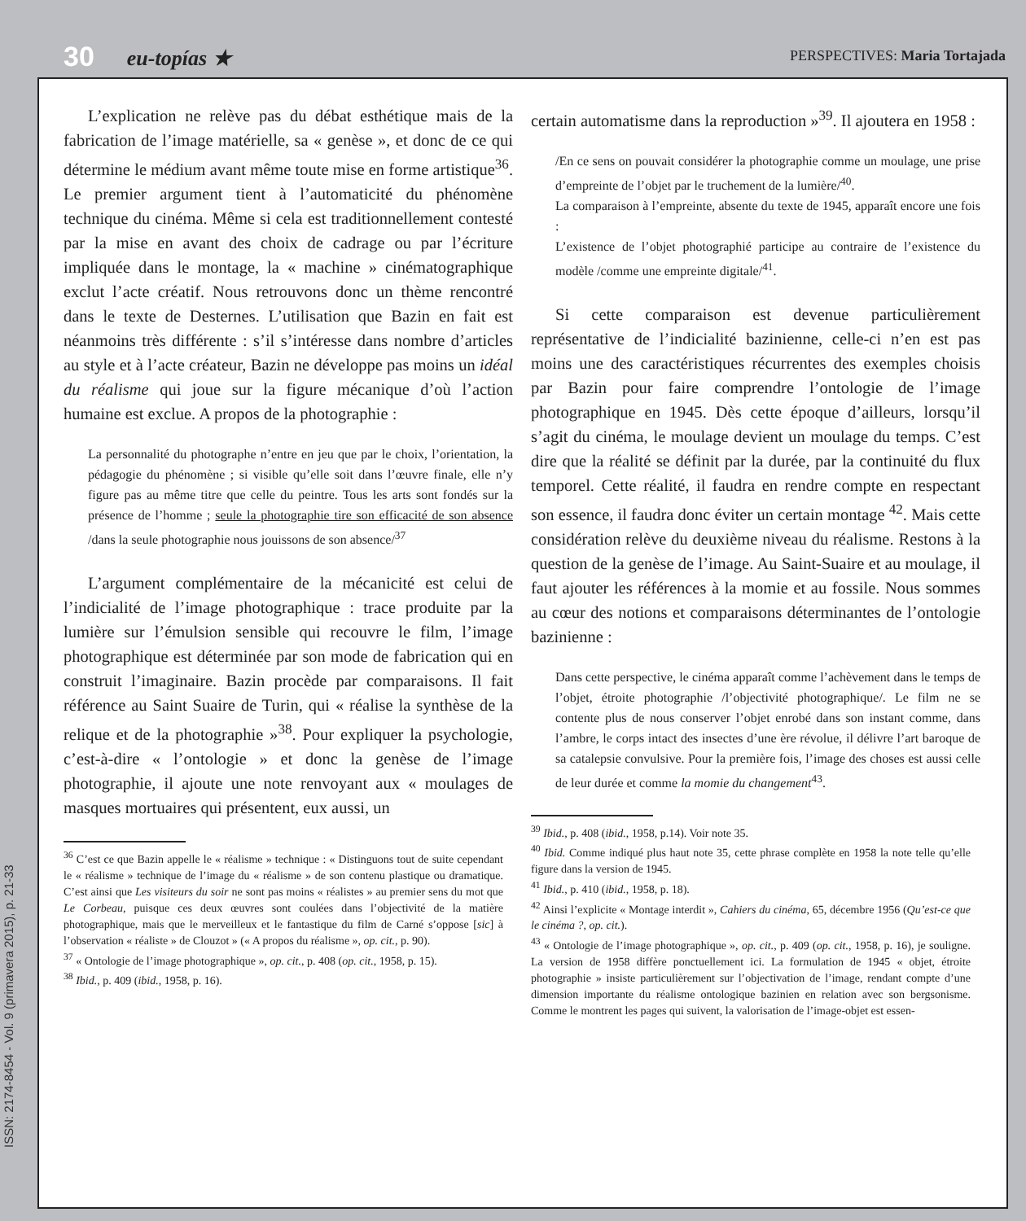30 eu-topías ★
PERSPECTIVES: Maria Tortajada
ISSN: 2174-8454 - Vol. 9 (primavera 2015), p. 21-33
L’explication ne relève pas du débat esthétique mais de la fabrication de l’image matérielle, sa « genèse », et donc de ce qui détermine le médium avant même toute mise en forme artistique<sup>36</sup>. Le premier argument tient à l’automaticité du phénomène technique du cinéma. Même si cela est traditionnellement contesté par la mise en avant des choix de cadrage ou par l’écriture impliquée dans le montage, la « machine » cinématographique exclut l’acte créatif. Nous retrouvons donc un thème rencontré dans le texte de Desternes. L’utilisation que Bazin en fait est néanmoins très différente : s’il s’intéresse dans nombre d’articles au style et à l’acte créateur, Bazin ne développe pas moins un idéal du réalisme qui joue sur la figure mécanique d’où l’action humaine est exclue. A propos de la photographie :
La personnalité du photographe n’entre en jeu que par le choix, l’orientation, la pédagogie du phénomène ; si visible qu’elle soit dans l’œuvre finale, elle n’y figure pas au même titre que celle du peintre. Tous les arts sont fondés sur la présence de l’homme ; seule la photographie tire son efficacité de son absence /dans la seule photographie nous jouissons de son absence/<sup>37</sup>
L’argument complémentaire de la mécanicité est celui de l’indicialité de l’image photographique : trace produite par la lumière sur l’émulsion sensible qui recouvre le film, l’image photographique est déterminée par son mode de fabrication qui en construit l’imaginaire. Bazin procède par comparaisons. Il fait référence au Saint Suaire de Turin, qui « réalise la synthèse de la relique et de la photographie »<sup>38</sup>. Pour expliquer la psychologie, c’est-à-dire « l’ontologie » et donc la genèse de l’image photographie, il ajoute une note renvoyant aux « moulages de masques mortuaires qui présentent, eux aussi, un
<sup>36</sup> C’est ce que Bazin appelle le « réalisme » technique : « Distinguons tout de suite cependant le « réalisme » technique de l’image du « réalisme » de son contenu plastique ou dramatique. C’est ainsi que Les visiteurs du soir ne sont pas moins « réalistes » au premier sens du mot que Le Corbeau, puisque ces deux œuvres sont coulées dans l’objectivité de la matière photographique, mais que le merveilleux et le fantastique du film de Carné s’oppose [sic] à l’observation « réaliste » de Clouzot » (« A propos du réalisme », op. cit., p. 90).
<sup>37</sup> « Ontologie de l’image photographique », op. cit., p. 408 (op. cit., 1958, p. 15).
<sup>38</sup> Ibid., p. 409 (ibid., 1958, p. 16).
certain automatisme dans la reproduction »<sup>39</sup>. Il ajoutera en 1958 :
/En ce sens on pouvait considérer la photographie comme un moulage, une prise d’empreinte de l’objet par le truchement de la lumière/<sup>40</sup>.
La comparaison à l’empreinte, absente du texte de 1945, apparaît encore une fois :
L’existence de l’objet photographié participe au contraire de l’existence du modèle /comme une empreinte digitale/<sup>41</sup>.
Si cette comparaison est devenue particulièrement représentative de l’indicialité bazinienne, celle-ci n’en est pas moins une des caractéristiques récurrentes des exemples choisis par Bazin pour faire comprendre l’ontologie de l’image photographique en 1945. Dès cette époque d’ailleurs, lorsqu’il s’agit du cinéma, le moulage devient un moulage du temps. C’est dire que la réalité se définit par la durée, par la continuité du flux temporel. Cette réalité, il faudra en rendre compte en respectant son essence, il faudra donc éviter un certain montage <sup>42</sup>. Mais cette considération relève du deuxième niveau du réalisme. Restons à la question de la genèse de l’image. Au Saint-Suaire et au moulage, il faut ajouter les références à la momie et au fossile. Nous sommes au cœur des notions et comparaisons déterminantes de l’ontologie bazinienne :
Dans cette perspective, le cinéma apparaît comme l’achèvement dans le temps de l’objet, étroite photographie /l’objectivité photographique/. Le film ne se contente plus de nous conserver l’objet enrobé dans son instant comme, dans l’ambre, le corps intact des insectes d’une ère révolue, il délivre l’art baroque de sa catalepsie convulsive. Pour la première fois, l’image des choses est aussi celle de leur durée et comme la momie du changement<sup>43</sup>.
<sup>39</sup> Ibid., p. 408 (ibid., 1958, p.14). Voir note 35.
<sup>40</sup> Ibid. Comme indiqué plus haut note 35, cette phrase complète en 1958 la note telle qu’elle figure dans la version de 1945.
<sup>41</sup> Ibid., p. 410 (ibid., 1958, p. 18).
<sup>42</sup> Ainsi l’explicite « Montage interdit », Cahiers du cinéma, 65, décembre 1956 (Qu’est-ce que le cinéma ?, op. cit.).
<sup>43</sup> « Ontologie de l’image photographique », op. cit., p. 409 (op. cit., 1958, p. 16), je souligne. La version de 1958 diffère ponctuellement ici. La formulation de 1945 « objet, étroite photographie » insiste particulièrement sur l’objectivation de l’image, rendant compte d’une dimension importante du réalisme ontologique bazinien en relation avec son bergsonisme. Comme le montrent les pages qui suivent, la valorisation de l’image-objet est essen-